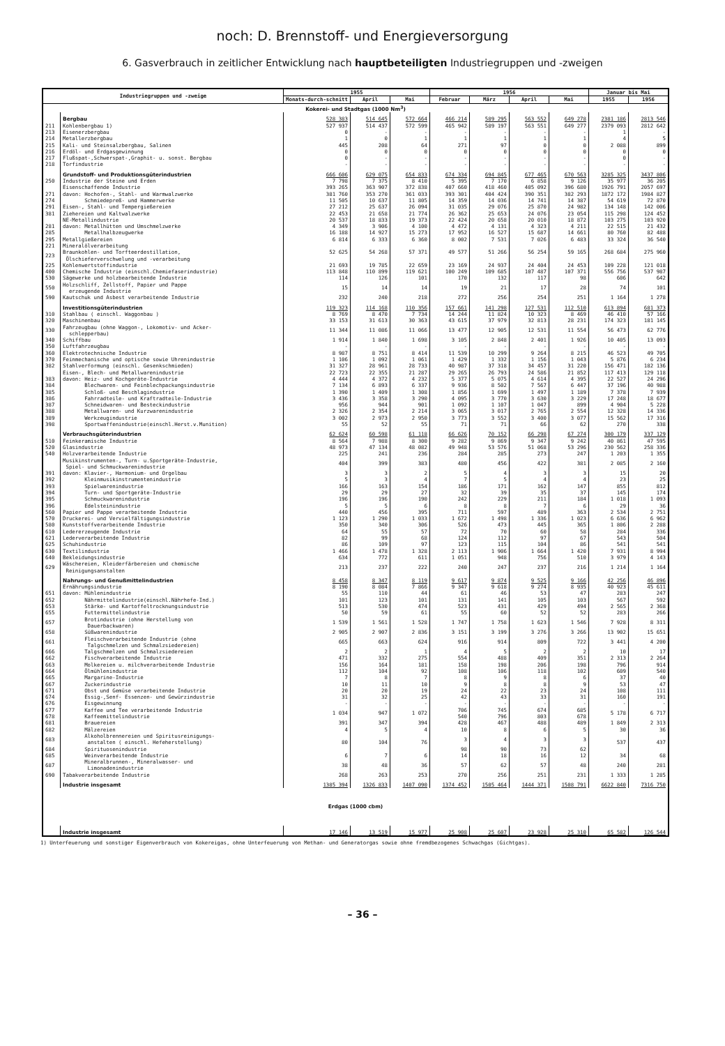noch: D. Brennstoff- und Energieversorgung
6. Gasverbrauch in zeitlicher Entwicklung nach hauptbeteiligten Industriegruppen und -zweigen
| Industriegruppen und -zweige | | 1955 | | | 1956 | | | | Januar bis Mai | |
| --- | --- | --- | --- | --- | --- | --- | --- | --- | --- | --- |
| | | Monats-durch-schnitt | April | Mai | Februar | März | April | Mai | 1955 | 1956 |
| Kokerei- und Stadtgas (1000 Nm<sup>3</sup>) | | | | | | | | | | |
| | Bergbau | 528 383 | 514 645 | 572 664 | 466 214 | 589 295 | 563 552 | 649 278 | 2381 186 | 2813 546 |
| 211 | Kohlenbergbau 1) | 527 937 | 514 437 | 572 599 | 465 942 | 589 197 | 563 551 | 649 277 | 2379 093 | 2812 642 |
| 213 | Eisenerzbergbau | 0 | - | - | - | - | - | - | 1 | - |
| 214 | Metallerzbergbau | 1 | 0 | 1 | 1 | 1 | 1 | 1 | 4 | 5 |
| 215 | Kali- und Steinsalzbergbau, Salinen | 445 | 208 | 64 | 271 | 97 | 0 | 0 | 2 088 | 899 |
| 216 | Erdöl- und Erdgasgewinnung | 0 | 0 | 0 | 0 | 0 | 0 | 0 | 0 | 0 |
| 217 | Flußspat-,Schwerspat-,Graphit- u. sonst. Bergbau | 0 | - | - | - | - | - | - | 0 | - |
| 218 | Torfindustrie | - | - | - | - | - | - | - | - | - |
| | Grundstoff- und Produktionsgüterindustrien | 666 606 | 629 075 | 654 833 | 674 334 | 694 845 | 677 465 | 670 563 | 3285 325 | 3437 806 |
| 250 | Industrie der Steine und Erden | 7 798 | 7 375 | 8 410 | 5 395 | 7 170 | 6 858 | 9 126 | 35 977 | 36 205 |
| | Eisenschaffende Industrie | 393 265 | 363 907 | 372 838 | 407 660 | 418 460 | 405 092 | 396 680 | 1926 791 | 2057 697 |
| 271 | davon: Hochofen-, Stahl- und Warmwalzwerke | 381 760 | 353 270 | 361 033 | 393 301 | 404 424 | 390 351 | 382 293 | 1872 172 | 1984 827 |
| 274 | Schmiedepreß- und Hammerwerke | 11 505 | 10 637 | 11 805 | 14 359 | 14 036 | 14 741 | 14 387 | 54 619 | 72 870 |
| 291 | Eisen-, Stahl- und Tempergießereien | 27 212 | 25 637 | 26 094 | 31 035 | 29 076 | 25 870 | 24 982 | 134 148 | 142 006 |
| 381 | Ziehereien und Kaltwalzwerke | 22 453 | 21 658 | 21 774 | 26 362 | 25 653 | 24 076 | 23 054 | 115 298 | 124 452 |
| | NE-Metallindustrie | 20 537 | 18 833 | 19 373 | 22 424 | 20 658 | 20 010 | 18 872 | 103 275 | 103 920 |
| 281 | davon: Metallhütten und Umschmelzwerke | 4 349 | 3 906 | 4 100 | 4 472 | 4 131 | 4 323 | 4 211 | 22 515 | 21 432 |
| 285 | Metallhalbzeugwerke | 16 188 | 14 927 | 15 273 | 17 952 | 16 527 | 15 687 | 14 661 | 80 760 | 82 488 |
| 295 | Metallgießereien | 6 814 | 6 333 | 6 360 | 8 002 | 7 531 | 7 026 | 6 483 | 33 324 | 36 540 |
| 221 | Mineralölverarbeitung | 52 625 | 54 268 | 57 371 | 49 577 | 51 266 | 56 254 | 59 165 | 268 684 | 275 960 |
| 223 | Braunkohlen- und Torfteerdestillation, Ölschieferverschwelung und -verarbeitung | | | | | | | | | |
| 225 | Kohlenwertstoffindustrie | 21 693 | 19 785 | 22 659 | 23 169 | 24 937 | 24 404 | 24 453 | 109 228 | 121 018 |
| 400 | Chemische Industrie (einschl.Chemiefaserindustrie) | 113 848 | 110 899 | 119 621 | 100 249 | 109 685 | 107 487 | 107 371 | 556 756 | 537 987 |
| 530 | Sägewerke und holzbearbeitende Industrie | 114 | 126 | 101 | 170 | 132 | 117 | 98 | 606 | 642 |
| 550 | Holzschliff, Zellstoff, Papier und Pappe erzeugende Industrie | 15 | 14 | 14 | 19 | 21 | 17 | 28 | 74 | 101 |
| 590 | Kautschuk und Asbest verarbeitende Industrie | 232 | 240 | 218 | 272 | 256 | 254 | 251 | 1 164 | 1 278 |
| | Investitionsgüterindustrien | 119 323 | 114 168 | 110 356 | 157 661 | 141 298 | 127 531 | 112 510 | 613 894 | 681 373 |
| 310 | Stahlbau ( einschl. Waggonbau ) | 8 769 | 8 470 | 7 734 | 14 244 | 11 824 | 10 323 | 8 469 | 46 410 | 57 166 |
| 320 | Maschinenbau | 33 153 | 31 613 | 30 363 | 43 615 | 37 979 | 32 813 | 28 231 | 174 323 | 181 145 |
| 330 | Fahrzeugbau (ohne Waggon-, Lokomotiv- und Acker- schlepperbau) | 11 344 | 11 086 | 11 066 | 13 477 | 12 905 | 12 531 | 11 554 | 56 473 | 62 776 |
| 340 | Schiffbau | 1 914 | 1 840 | 1 698 | 3 105 | 2 848 | 2 401 | 1 926 | 10 405 | 13 093 |
| 350 | Luftfahrzeugbau | - | - | - | - | - | - | - | - | - |
| 360 | Elektrotechnische Industrie | 8 987 | 8 751 | 8 414 | 11 539 | 10 299 | 9 264 | 8 215 | 46 523 | 49 705 |
| 370 | Feinmechanische und optische sowie Uhrenindustrie | 1 106 | 1 092 | 1 061 | 1 429 | 1 332 | 1 156 | 1 043 | 5 876 | 6 234 |
| 382 | Stahlverformung (einschl. Gesenkschmieden) | 31 327 | 28 961 | 28 733 | 40 987 | 37 318 | 34 457 | 31 220 | 156 471 | 182 136 |
| | Eisen-, Blech- und Metallwarenindustrie | 22 723 | 22 355 | 21 287 | 29 265 | 26 793 | 24 586 | 21 852 | 117 413 | 129 118 |
| 383 | davon: Heiz- und Kochgeräte-Industrie | 4 444 | 4 372 | 4 232 | 5 377 | 5 075 | 4 614 | 4 395 | 22 527 | 24 296 |
| 384 | Blechwaren- und Feinblechpackungsindustrie | 7 134 | 6 893 | 6 337 | 9 936 | 8 502 | 7 567 | 6 447 | 37 196 | 40 988 |
| 385 | Schloß- und Beschlagindustrie | 1 390 | 1 409 | 1 308 | 1 856 | 1 699 | 1 497 | 1 189 | 7 378 | 7 939 |
| 386 | Fahrradteile- und Kraftradteile-Industrie | 3 436 | 3 358 | 3 290 | 4 095 | 3 770 | 3 630 | 3 229 | 17 248 | 18 677 |
| 387 | Schneidwaren- und Besteckindustrie | 956 | 944 | 901 | 1 092 | 1 107 | 1 047 | 899 | 4 904 | 5 228 |
| 388 | Metallwaren- und Kurzwarenindustrie | 2 326 | 2 354 | 2 214 | 3 065 | 3 017 | 2 765 | 2 554 | 12 328 | 14 336 |
| 389 | Werkzeugindustrie | 3 002 | 2 973 | 2 950 | 3 773 | 3 552 | 3 400 | 3 077 | 15 562 | 17 316 |
| 398 | Sportwaffenindustrie(einschl.Herst.v.Munition) | 55 | 52 | 55 | 71 | 71 | 66 | 62 | 270 | 338 |
| | Verbrauchsgüterindustrien | 62 624 | 60 598 | 61 118 | 66 626 | 70 152 | 66 298 | 67 274 | 300 179 | 337 129 |
| 510 | Feinkeramische Industrie | 8 564 | 7 988 | 8 300 | 9 282 | 9 869 | 9 347 | 9 242 | 40 861 | 47 595 |
| 520 | Glasindustrie | 48 973 | 47 134 | 48 082 | 49 948 | 53 576 | 51 068 | 53 296 | 230 562 | 258 336 |
| 540 | Holzverarbeitende Industrie | 225 | 241 | 236 | 284 | 285 | 273 | 247 | 1 203 | 1 355 |
| | Musikinstrumenten-, Turn- u.Sportgeräte-Industrie, Spiel- und Schmuckwarenindustrie | 404 | 399 | 383 | 480 | 456 | 422 | 381 | 2 085 | 2 160 |
| 391 | davon: Klavier-, Harmonium- und Orgelbau | 3 | 3 | 2 | 5 | 4 | 3 | 3 | 15 | 20 |
| 392 | Kleinmusikinstrumentenindustrie | 5 | 3 | 4 | 7 | 5 | 4 | 4 | 23 | 25 |
| 393 | Spielwarenindustrie | 166 | 163 | 154 | 186 | 171 | 162 | 147 | 855 | 812 |
| 394 | Turn- und Sportgeräte-Industrie | 29 | 29 | 27 | 32 | 39 | 35 | 37 | 145 | 174 |
| 395 | Schmuckwarenindustrie | 196 | 196 | 190 | 242 | 229 | 211 | 184 | 1 018 | 1 093 |
| 396 | Edelsteinindustrie | 5 | 5 | 6 | 8 | 8 | 7 | 6 | 29 | 36 |
| 560 | Papier und Pappe verarbeitende Industrie | 440 | 456 | 395 | 711 | 597 | 489 | 363 | 2 534 | 2 751 |
| 570 | Druckerei- und Vervielfältigungsindustrie | 1 123 | 1 290 | 1 033 | 1 672 | 1 498 | 1 336 | 1 023 | 6 636 | 6 962 |
| 580 | Kunststoffverarbeitende Industrie | 350 | 340 | 306 | 526 | 473 | 445 | 365 | 1 806 | 2 288 |
| 610 | Ledererzeugende Industrie | 64 | 55 | 57 | 72 | 70 | 60 | 58 | 284 | 336 |
| 621 | Lederverarbeitende Industrie | 82 | 99 | 68 | 124 | 112 | 97 | 67 | 543 | 504 |
| 625 | Schuhindustrie | 86 | 109 | 97 | 123 | 115 | 104 | 86 | 541 | 541 |
| 630 | Textilindustrie | 1 466 | 1 478 | 1 328 | 2 113 | 1 906 | 1 664 | 1 420 | 7 931 | 8 994 |
| 640 | Bekleidungsindustrie | 634 | 772 | 611 | 1 051 | 948 | 756 | 510 | 3 979 | 4 143 |
| 629 | Wäschereien, Kleiderfärbereien und chemische Reinigungsanstalten | 213 | 237 | 222 | 240 | 247 | 237 | 216 | 1 214 | 1 164 |
| | Nahrungs- und Genußmittelindustrien | 8 458 | 8 347 | 8 119 | 9 617 | 9 874 | 9 525 | 9 166 | 42 256 | 46 896 |
| | Ernährungsindustrie | 8 190 | 8 084 | 7 866 | 9 347 | 9 618 | 9 274 | 8 935 | 40 923 | 45 611 |
| 651 | davon: Mühlenindustrie | 55 | 110 | 44 | 61 | 46 | 53 | 47 | 283 | 247 |
| 652 | Nährmittelindustrie(einschl.Nährhefe-Ind.) | 101 | 123 | 101 | 131 | 141 | 105 | 103 | 567 | 592 |
| 653 | Stärke- und Kartoffeltrocknungsindustrie | 513 | 530 | 474 | 523 | 431 | 429 | 494 | 2 565 | 2 368 |
| 655 | Futtermittelindustrie | 50 | 59 | 61 | 55 | 60 | 52 | 52 | 283 | 266 |
| 657 | Brotindustrie (ohne Herstellung von Dauerbackwaren) | 1 539 | 1 561 | 1 528 | 1 747 | 1 758 | 1 623 | 1 546 | 7 928 | 8 311 |
| 658 | Süßwarenindustrie | 2 905 | 2 907 | 2 836 | 3 151 | 3 199 | 3 276 | 3 266 | 13 902 | 15 651 |
| 661 | Fleischverarbeitende Industrie (ohne Talgschmelzen und Schmalzsiedereien) | 665 | 663 | 624 | 916 | 914 | 809 | 722 | 3 441 | 4 200 |
| 666 | Talgschmelzen und Schmalzsiedereien | 2 | 2 | 1 | 4 | 5 | 2 | 2 | 10 | 17 |
| 662 | Fischverarbeitende Industrie | 471 | 332 | 275 | 554 | 488 | 409 | 351 | 2 313 | 2 264 |
| 663 | Molkereien u. milchverarbeitende Industrie | 156 | 164 | 181 | 158 | 198 | 206 | 198 | 796 | 914 |
| 664 | Ölmühlenindustrie | 112 | 104 | 92 | 108 | 106 | 118 | 102 | 609 | 540 |
| 665 | Margarine-Industrie | 7 | 8 | 7 | 8 | 9 | 8 | 6 | 37 | 40 |
| 667 | Zuckerindustrie | 10 | 11 | 10 | 9 | 8 | 8 | 9 | 53 | 47 |
| 671 | Obst und Gemüse verarbeitende Industrie | 20 | 20 | 19 | 24 | 22 | 23 | 24 | 108 | 111 |
| 674 | Essig-,Senf- Essenzen- und Gewürzindustrie | 31 | 32 | 25 | 42 | 43 | 33 | 31 | 160 | 191 |
| 676 | Eisgewinnung | - | - | - | - | - | - | - | - | - |
| 677 | Kaffee und Tee verarbeitende Industrie | 1 034 | 947 | 1 072 | 706 | 745 | 674 | 685 | 5 178 | 6 717 |
| 678 | Kaffeemittelindustrie | | | | 540 | 796 | 803 | 678 | | |
| 681 | Brauereien | 391 | 347 | 394 | 428 | 467 | 488 | 489 | 1 849 | 2 313 |
| 682 | Mälzereien | 4 | 5 | 4 | 10 | 8 | 6 | 5 | 30 | 36 |
| 683 | Alkoholbrennereien und Spiritusreinigungs- anstalten ( einschl. Hefeherstellung) | 80 | 104 | 76 | 3 | 4 | 3 | 3 | 537 | 437 |
| 684 | Spirituosenindustrie | | | | 98 | 90 | 73 | 62 | | |
| 685 | Weinverarbeitende Industrie | 6 | 7 | 6 | 14 | 18 | 16 | 12 | 34 | 68 |
| 687 | Mineralbrunnen-, Mineralwasser- und Limonadenindustrie | 38 | 48 | 36 | 57 | 62 | 57 | 48 | 240 | 281 |
| 690 | Tabakverarbeitende Industrie | 268 | 263 | 253 | 270 | 256 | 251 | 231 | 1 333 | 1 285 |
| | Industrie insgesamt | 1385 394 | 1326 833 | 1407 090 | 1374 452 | 1505 464 | 1444 371 | 1508 791 | 6622 840 | 7316 750 |
| Erdgas (1000 cbm) | | | | | | | | | | |
| | Industrie insgesamt | 17 146 | 13 519 | 15 977 | 25 908 | 25 607 | 23 928 | 25 310 | 65 582 | 126 544 |
1) Unterfeuerung und sonstiger Eigenverbrauch von Kokereigas, ohne Unterfeuerung von Methan- und Generatorgas sowie ohne fremdbezogenes Schwachgas (Gichtgas).
– 36 –